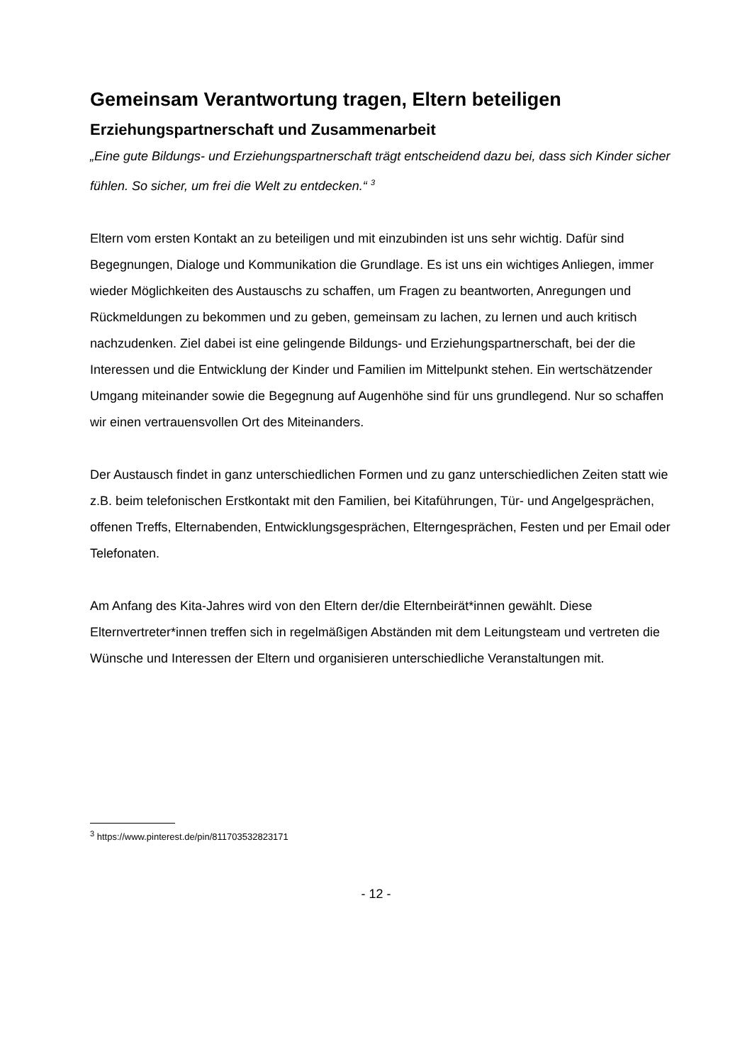Gemeinsam Verantwortung tragen, Eltern beteiligen
Erziehungspartnerschaft und Zusammenarbeit
„Eine gute Bildungs- und Erziehungspartnerschaft trägt entscheidend dazu bei, dass sich Kinder sicher fühlen. So sicher, um frei die Welt zu entdecken.“ <sup>3</sup>
Eltern vom ersten Kontakt an zu beteiligen und mit einzubinden ist uns sehr wichtig. Dafür sind Begegnungen, Dialoge und Kommunikation die Grundlage. Es ist uns ein wichtiges Anliegen, immer wieder Möglichkeiten des Austauschs zu schaffen, um Fragen zu beantworten, Anregungen und Rückmeldungen zu bekommen und zu geben, gemeinsam zu lachen, zu lernen und auch kritisch nachzudenken. Ziel dabei ist eine gelingende Bildungs- und Erziehungspartnerschaft, bei der die Interessen und die Entwicklung der Kinder und Familien im Mittelpunkt stehen. Ein wertschätzender Umgang miteinander sowie die Begegnung auf Augenhöhe sind für uns grundlegend. Nur so schaffen wir einen vertrauensvollen Ort des Miteinanders.
Der Austausch findet in ganz unterschiedlichen Formen und zu ganz unterschiedlichen Zeiten statt wie z.B. beim telefonischen Erstkontakt mit den Familien, bei Kitaführungen, Tür- und Angelgesprächen, offenen Treffs, Elternabenden, Entwicklungsgesprächen, Elterngesprächen, Festen und per Email oder Telefonaten.
Am Anfang des Kita-Jahres wird von den Eltern der/die Elternbeirät*innen gewählt. Diese Elternvertreter*innen treffen sich in regelmäßigen Abständen mit dem Leitungsteam und vertreten die Wünsche und Interessen der Eltern und organisieren unterschiedliche Veranstaltungen mit.
<sup>3</sup> https://www.pinterest.de/pin/811703532823171
- 12 -